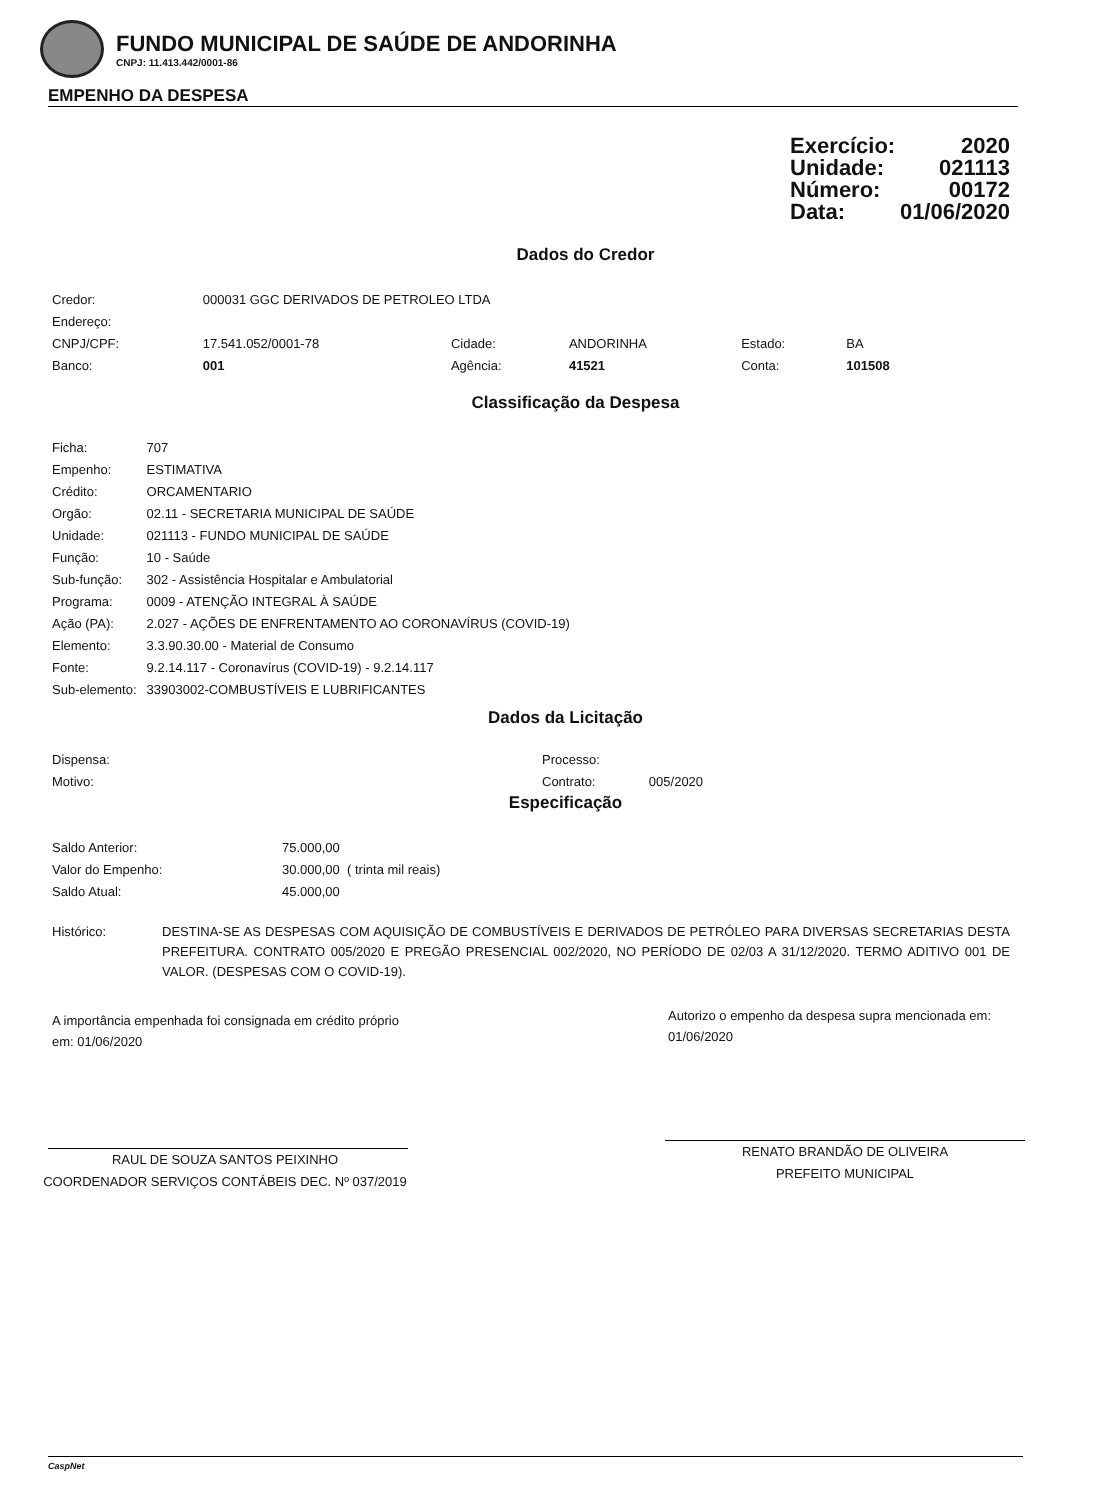FUNDO MUNICIPAL DE SAÚDE DE ANDORINHA
CNPJ: 11.413.442/0001-86
EMPENHO DA DESPESA
Exercício: 2020
Unidade: 021113
Número: 00172
Data: 01/06/2020
Dados do Credor
| Credor: | 000031 GGC DERIVADOS DE PETROLEO LTDA | | | | |
| Endereço: | | | | | |
| CNPJ/CPF: | 17.541.052/0001-78 | Cidade: | ANDORINHA | Estado: | BA |
| Banco: | 001 | Agência: | 41521 | Conta: | 101508 |
Classificação da Despesa
| Ficha: | 707 |
| Empenho: | ESTIMATIVA |
| Crédito: | ORCAMENTARIO |
| Orgão: | 02.11 - SECRETARIA MUNICIPAL DE SAÚDE |
| Unidade: | 021113 - FUNDO MUNICIPAL DE SAÚDE |
| Função: | 10 - Saúde |
| Sub-função: | 302 - Assistência Hospitalar e Ambulatorial |
| Programa: | 0009 - ATENÇÃO INTEGRAL À SAÚDE |
| Ação (PA): | 2.027 - AÇÕES DE ENFRENTAMENTO AO CORONAVÍRUS (COVID-19) |
| Elemento: | 3.3.90.30.00 - Material de Consumo |
| Fonte: | 9.2.14.117 - Coronavírus (COVID-19) - 9.2.14.117 |
| Sub-elemento: | 33903002-COMBUSTÍVEIS E LUBRIFICANTES |
Dados da Licitação
| Dispensa: | Processo: | |
| Motivo: | Contrato: | 005/2020 |
Especificação
| Saldo Anterior: | 75.000,00 |
| Valor do Empenho: | 30.000,00 ( trinta mil reais) |
| Saldo Atual: | 45.000,00 |
| Histórico: | DESTINA-SE AS DESPESAS COM AQUISIÇÃO DE COMBUSTÍVEIS E DERIVADOS DE PETRÓLEO PARA DIVERSAS SECRETARIAS DESTA PREFEITURA. CONTRATO 005/2020 E PREGÃO PRESENCIAL 002/2020, NO PERÍODO DE 02/03 A 31/12/2020. TERMO ADITIVO 001 DE VALOR. (DESPESAS COM O COVID-19). |
A importância empenhada foi consignada em crédito próprio em: 01/06/2020
Autorizo o empenho da despesa supra mencionada em: 01/06/2020
RAUL DE SOUZA SANTOS PEIXINHO
COORDENADOR SERVIÇOS CONTÁBEIS DEC. Nº 037/2019
RENATO BRANDÃO DE OLIVEIRA
PREFEITO MUNICIPAL
CaspNet